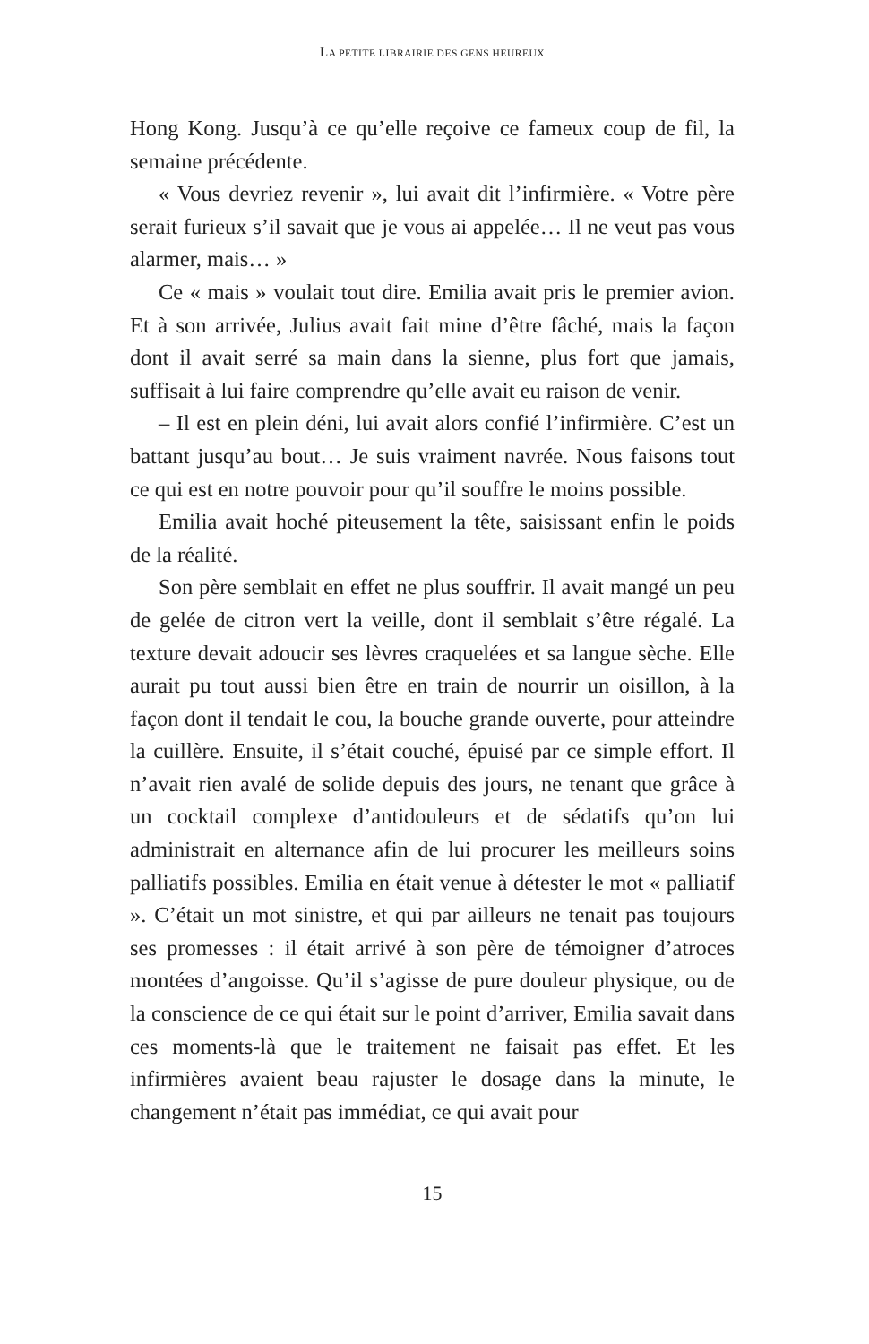LA PETITE LIBRAIRIE DES GENS HEUREUX
Hong Kong. Jusqu’à ce qu’elle reçoive ce fameux coup de fil, la semaine précédente.
« Vous devriez revenir », lui avait dit l’infirmière. « Votre père serait furieux s’il savait que je vous ai appelée… Il ne veut pas vous alarmer, mais… »
Ce « mais » voulait tout dire. Emilia avait pris le premier avion. Et à son arrivée, Julius avait fait mine d’être fâché, mais la façon dont il avait serré sa main dans la sienne, plus fort que jamais, suffisait à lui faire comprendre qu’elle avait eu raison de venir.
– Il est en plein déni, lui avait alors confié l’infirmière. C’est un battant jusqu’au bout… Je suis vraiment navrée. Nous faisons tout ce qui est en notre pouvoir pour qu’il souffre le moins possible.
Emilia avait hoché piteusement la tête, saisissant enfin le poids de la réalité.
Son père semblait en effet ne plus souffrir. Il avait mangé un peu de gelée de citron vert la veille, dont il semblait s’être régalé. La texture devait adoucir ses lèvres craquelées et sa langue sèche. Elle aurait pu tout aussi bien être en train de nourrir un oisillon, à la façon dont il tendait le cou, la bouche grande ouverte, pour atteindre la cuillère. Ensuite, il s’était couché, épuisé par ce simple effort. Il n’avait rien avalé de solide depuis des jours, ne tenant que grâce à un cocktail complexe d’antidouleurs et de sédatifs qu’on lui administrait en alternance afin de lui procurer les meilleurs soins palliatifs possibles. Emilia en était venue à détester le mot « palliatif ». C’était un mot sinistre, et qui par ailleurs ne tenait pas toujours ses promesses : il était arrivé à son père de témoigner d’atroces montées d’angoisse. Qu’il s’agisse de pure douleur physique, ou de la conscience de ce qui était sur le point d’arriver, Emilia savait dans ces moments-là que le traitement ne faisait pas effet. Et les infirmières avaient beau rajuster le dosage dans la minute, le changement n’était pas immédiat, ce qui avait pour
15